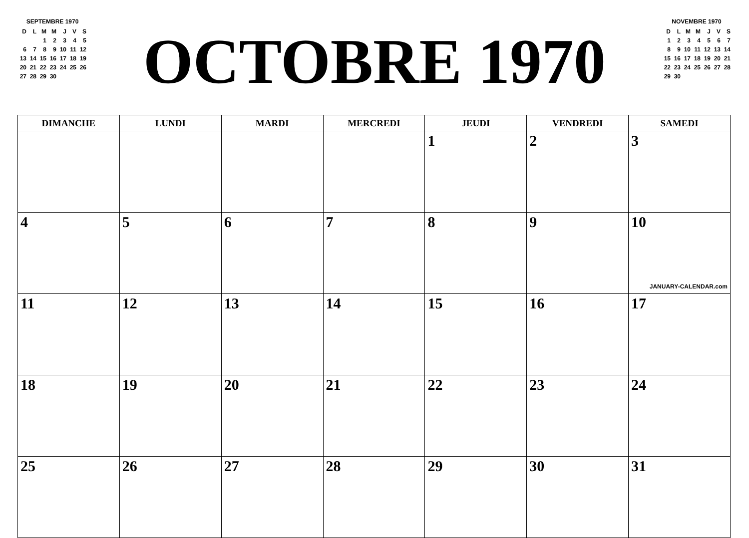SEPTEMBRE 1970
| D | L | M | M | J | V | S |
| | | 1 | 2 | 3 | 4 | 5 |
| 6 | 7 | 8 | 9 | 10 | 11 | 12 |
| 13 | 14 | 15 | 16 | 17 | 18 | 19 |
| 20 | 21 | 22 | 23 | 24 | 25 | 26 |
| 27 | 28 | 29 | 30 | | | |
OCTOBRE 1970
NOVEMBRE 1970
| D | L | M | M | J | V | S |
| 1 | 2 | 3 | 4 | 5 | 6 | 7 |
| 8 | 9 | 10 | 11 | 12 | 13 | 14 |
| 15 | 16 | 17 | 18 | 19 | 20 | 21 |
| 22 | 23 | 24 | 25 | 26 | 27 | 28 |
| 29 | 30 | | | | | |
| DIMANCHE | LUNDI | MARDI | MERCREDI | JEUDI | VENDREDI | SAMEDI |
| --- | --- | --- | --- | --- | --- | --- |
| | | | | 1 | 2 | 3 |
| 4 | 5 | 6 | 7 | 8 | 9 | 10 JANUARY-CALENDAR.com |
| 11 | 12 | 13 | 14 | 15 | 16 | 17 |
| 18 | 19 | 20 | 21 | 22 | 23 | 24 |
| 25 | 26 | 27 | 28 | 29 | 30 | 31 |